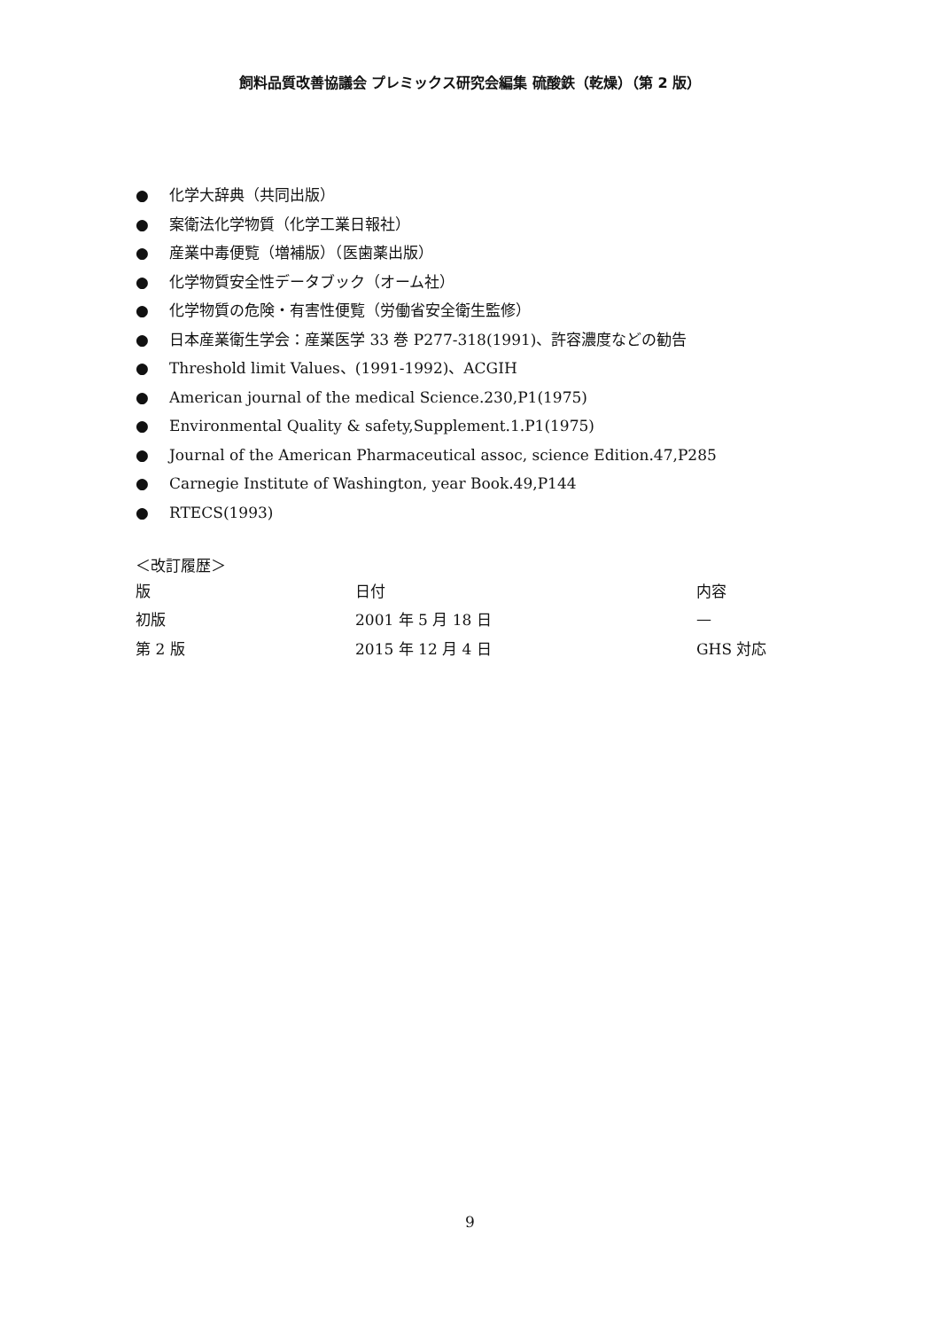飼料品質改善協議会 プレミックス研究会編集 硫酸鉄（乾燥）（第 2 版）
● 化学大辞典（共同出版）
● 案衛法化学物質（化学工業日報社）
● 産業中毒便覧（増補版）（医歯薬出版）
● 化学物質安全性データブック（オーム社）
● 化学物質の危険・有害性便覧（労働省安全衛生監修）
● 日本産業衛生学会：産業医学 33 巻 P277-318(1991)、許容濃度などの勧告
● Threshold limit Values、(1991-1992)、ACGIH
● American journal of the medical Science.230,P1(1975)
● Environmental Quality & safety,Supplement.1.P1(1975)
● Journal of the American Pharmaceutical assoc, science Edition.47,P285
● Carnegie Institute of Washington, year Book.49,P144
● RTECS(1993)
＜改訂履歴＞
| 版 | 日付 | 内容 |
| 初版 | 2001 年 5 月 18 日 | — |
| 第 2 版 | 2015 年 12 月 4 日 | GHS 対応 |
9